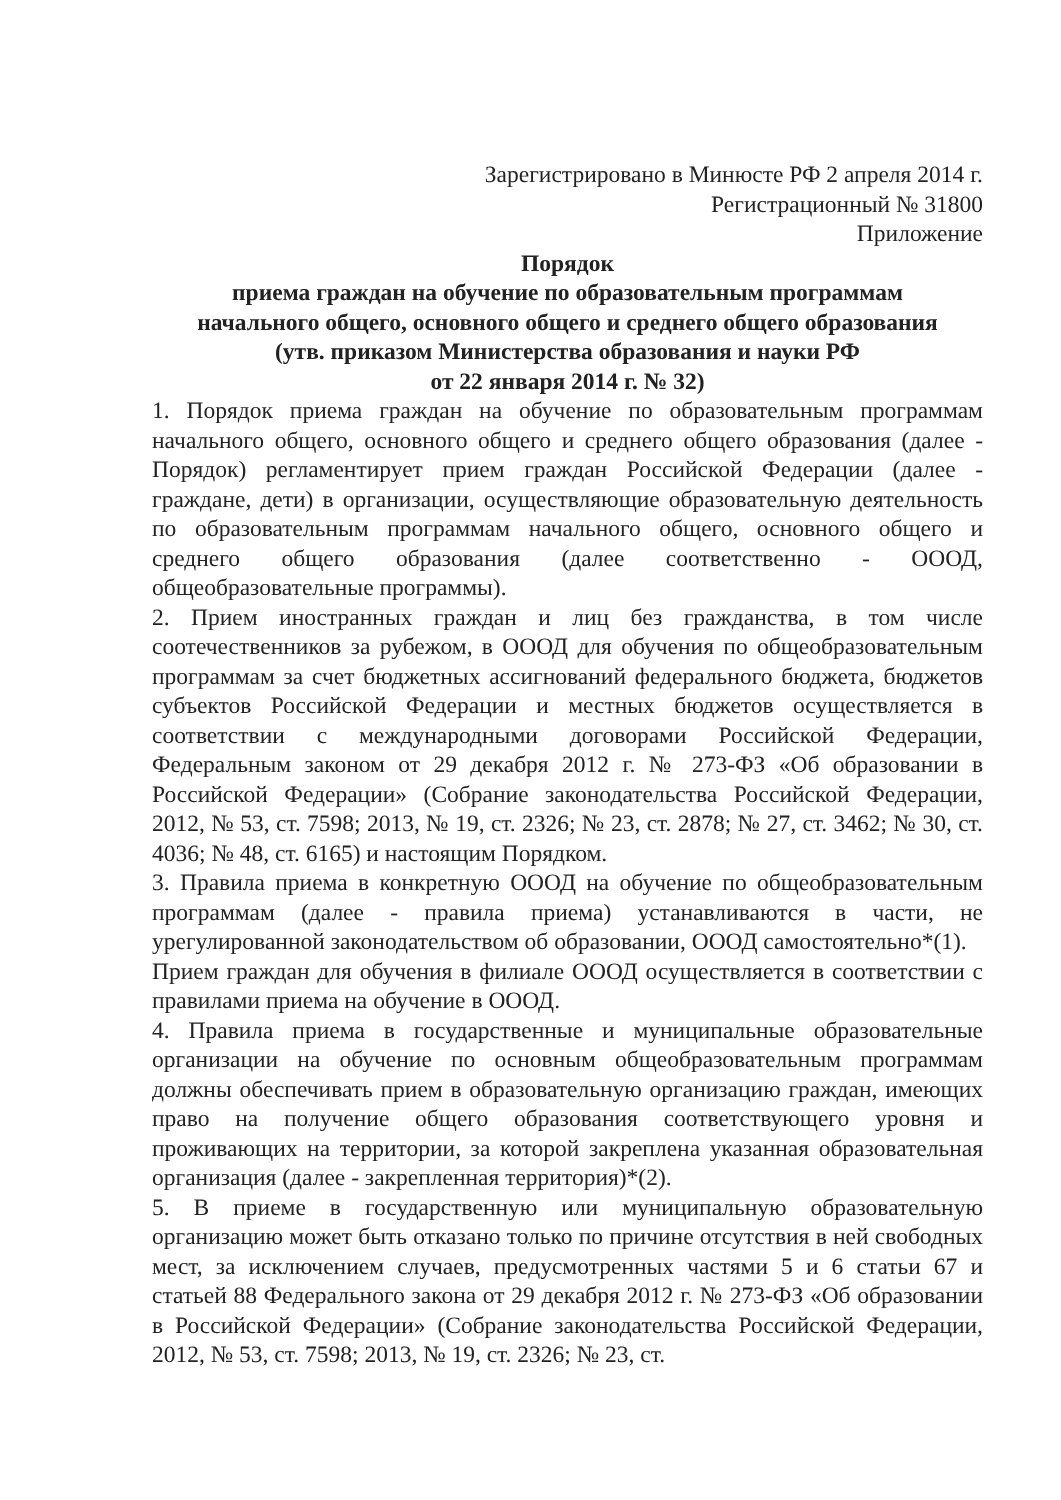Зарегистрировано в Минюсте РФ 2 апреля 2014 г.
Регистрационный № 31800
Приложение
Порядок
приема граждан на обучение по образовательным программам
начального общего, основного общего и среднего общего образования
(утв. приказом Министерства образования и науки РФ
от 22 января 2014 г. № 32)
1. Порядок приема граждан на обучение по образовательным программам начального общего, основного общего и среднего общего образования (далее - Порядок) регламентирует прием граждан Российской Федерации (далее - граждане, дети) в организации, осуществляющие образовательную деятельность по образовательным программам начального общего, основного общего и среднего общего образования (далее соответственно - ОООД, общеобразовательные программы).
2. Прием иностранных граждан и лиц без гражданства, в том числе соотечественников за рубежом, в ОООД для обучения по общеобразовательным программам за счет бюджетных ассигнований федерального бюджета, бюджетов субъектов Российской Федерации и местных бюджетов осуществляется в соответствии с международными договорами Российской Федерации, Федеральным законом от 29 декабря 2012 г. № 273-ФЗ «Об образовании в Российской Федерации» (Собрание законодательства Российской Федерации, 2012, № 53, ст. 7598; 2013, № 19, ст. 2326; № 23, ст. 2878; № 27, ст. 3462; № 30, ст. 4036; № 48, ст. 6165) и настоящим Порядком.
3. Правила приема в конкретную ОООД на обучение по общеобразовательным программам (далее - правила приема) устанавливаются в части, не урегулированной законодательством об образовании, ОООД самостоятельно*(1).
Прием граждан для обучения в филиале ОООД осуществляется в соответствии с правилами приема на обучение в ОООД.
4. Правила приема в государственные и муниципальные образовательные организации на обучение по основным общеобразовательным программам должны обеспечивать прием в образовательную организацию граждан, имеющих право на получение общего образования соответствующего уровня и проживающих на территории, за которой закреплена указанная образовательная организация (далее - закрепленная территория)*(2).
5. В приеме в государственную или муниципальную образовательную организацию может быть отказано только по причине отсутствия в ней свободных мест, за исключением случаев, предусмотренных частями 5 и 6 статьи 67 и статьей 88 Федерального закона от 29 декабря 2012 г. № 273-ФЗ «Об образовании в Российской Федерации» (Собрание законодательства Российской Федерации, 2012, № 53, ст. 7598; 2013, № 19, ст. 2326; № 23, ст.